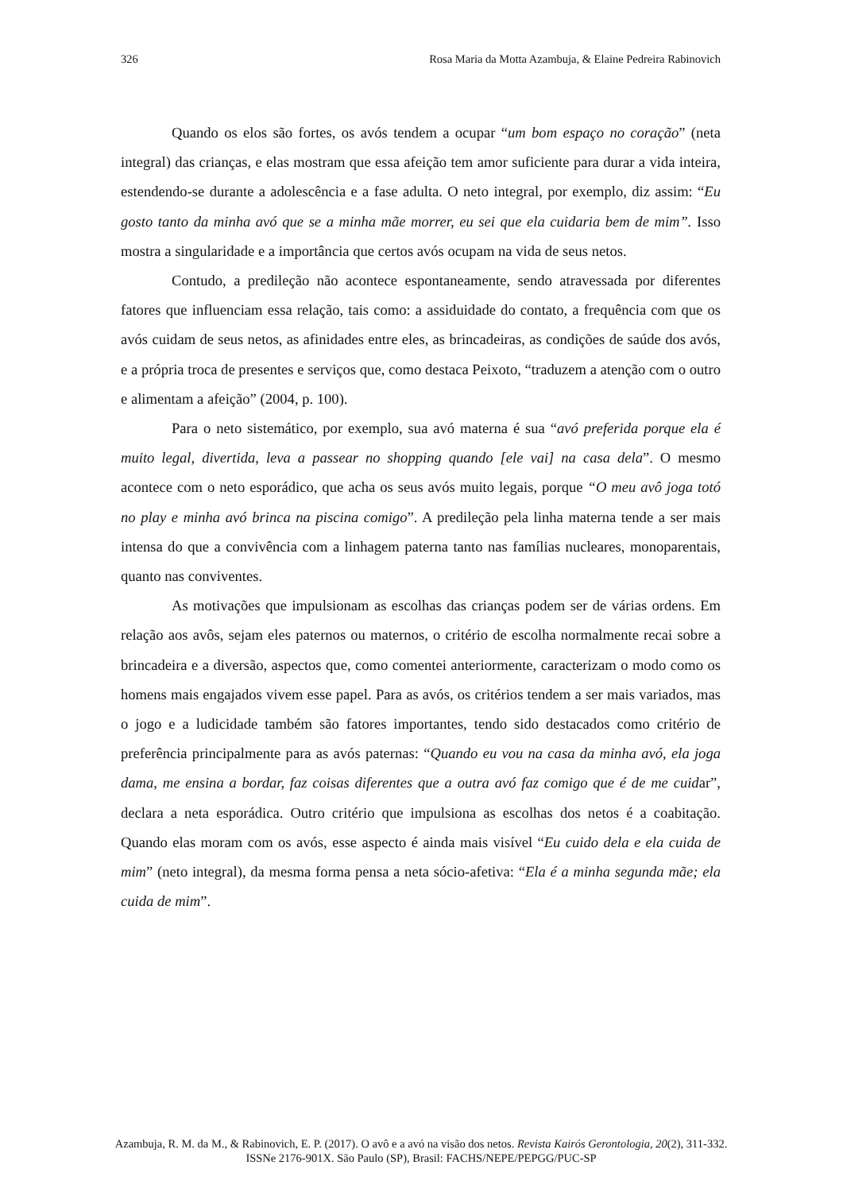326 Rosa Maria da Motta Azambuja, & Elaine Pedreira Rabinovich
Quando os elos são fortes, os avós tendem a ocupar “um bom espaço no coração” (neta integral) das crianças, e elas mostram que essa afeição tem amor suficiente para durar a vida inteira, estendendo-se durante a adolescência e a fase adulta. O neto integral, por exemplo, diz assim: “Eu gosto tanto da minha avó que se a minha mãe morrer, eu sei que ela cuidaria bem de mim”. Isso mostra a singularidade e a importância que certos avós ocupam na vida de seus netos.
Contudo, a predileção não acontece espontaneamente, sendo atravessada por diferentes fatores que influenciam essa relação, tais como: a assiduidade do contato, a frequência com que os avós cuidam de seus netos, as afinidades entre eles, as brincadeiras, as condições de saúde dos avós, e a própria troca de presentes e serviços que, como destaca Peixoto, “traduzem a atenção com o outro e alimentam a afeição” (2004, p. 100).
Para o neto sistemático, por exemplo, sua avó materna é sua “avó preferida porque ela é muito legal, divertida, leva a passear no shopping quando [ele vai] na casa dela”. O mesmo acontece com o neto esporádico, que acha os seus avós muito legais, porque “O meu avô joga totó no play e minha avó brinca na piscina comigo”. A predileção pela linha materna tende a ser mais intensa do que a convivência com a linhagem paterna tanto nas famílias nucleares, monoparentais, quanto nas conviventes.
As motivações que impulsionam as escolhas das crianças podem ser de várias ordens. Em relação aos avôs, sejam eles paternos ou maternos, o critério de escolha normalmente recai sobre a brincadeira e a diversão, aspectos que, como comentei anteriormente, caracterizam o modo como os homens mais engajados vivem esse papel. Para as avós, os critérios tendem a ser mais variados, mas o jogo e a ludicidade também são fatores importantes, tendo sido destacados como critério de preferência principalmente para as avós paternas: “Quando eu vou na casa da minha avó, ela joga dama, me ensina a bordar, faz coisas diferentes que a outra avó faz comigo que é de me cuidar”, declara a neta esporádica. Outro critério que impulsiona as escolhas dos netos é a coabitação. Quando elas moram com os avós, esse aspecto é ainda mais visível “Eu cuido dela e ela cuida de mim” (neto integral), da mesma forma pensa a neta sócio-afetiva: “Ela é a minha segunda mãe; ela cuida de mim”.
Azambuja, R. M. da M., & Rabinovich, E. P. (2017). O avô e a avó na visão dos netos. Revista Kairós Gerontologia, 20(2), 311-332. ISSNe 2176-901X. São Paulo (SP), Brasil: FACHS/NEPE/PEPGG/PUC-SP